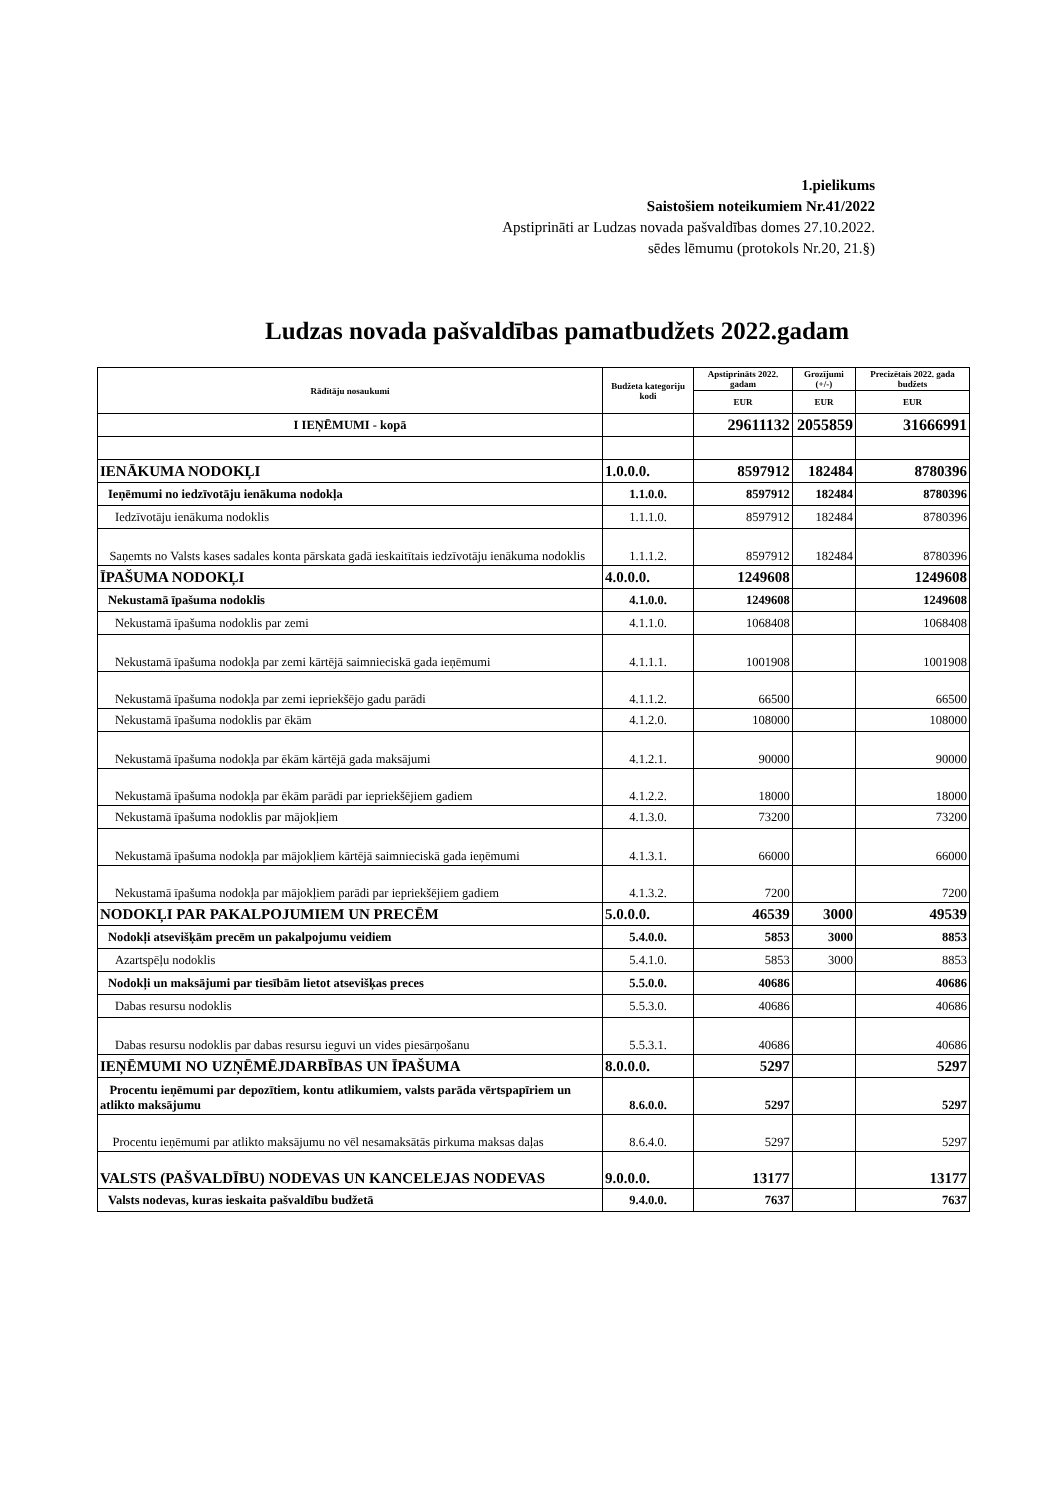1.pielikums
Saistošiem noteikumiem Nr.41/2022
Apstiprināti ar Ludzas novada pašvaldības domes 27.10.2022.
sēdes lēmumu (protokols Nr.20, 21.§)
Ludzas novada pašvaldības pamatbudžets 2022.gadam
| Rādītāju nosaukumi | Budžeta kategoriju kodi | Apstiprināts 2022. gadam | Grozījumi (+/-) | Precizētais 2022. gada budžets |
| --- | --- | --- | --- | --- |
| | | EUR | EUR | EUR |
| I IEŅĒMUMI - kopā | | 29611132 | 2055859 | 31666991 |
| IENĀKUMA NODOKĻI | 1.0.0.0. | 8597912 | 182484 | 8780396 |
| Ieņēmumi no iedzīvotāju ienākuma nodokļa | 1.1.0.0. | 8597912 | 182484 | 8780396 |
| Iedzīvotāju ienākuma nodoklis | 1.1.1.0. | 8597912 | 182484 | 8780396 |
| Saņemts no Valsts kases sadales konta pārskata gadā ieskaitītais iedzīvotāju ienākuma nodoklis | 1.1.1.2. | 8597912 | 182484 | 8780396 |
| ĪPAŠUMA NODOKĻI | 4.0.0.0. | 1249608 | | 1249608 |
| Nekustamā īpašuma nodoklis | 4.1.0.0. | 1249608 | | 1249608 |
| Nekustamā īpašuma nodoklis par zemi | 4.1.1.0. | 1068408 | | 1068408 |
| Nekustamā īpašuma nodokļa par zemi kārtējā saimnieciskā gada ieņēmumi | 4.1.1.1. | 1001908 | | 1001908 |
| Nekustamā īpašuma nodokļa par zemi iepriekšējo gadu parādi | 4.1.1.2. | 66500 | | 66500 |
| Nekustamā īpašuma nodoklis par ēkām | 4.1.2.0. | 108000 | | 108000 |
| Nekustamā īpašuma nodokļa par ēkām kārtējā gada maksājumi | 4.1.2.1. | 90000 | | 90000 |
| Nekustamā īpašuma nodokļa par ēkām parādi par iepriekšējiem gadiem | 4.1.2.2. | 18000 | | 18000 |
| Nekustamā īpašuma nodoklis par mājokļiem | 4.1.3.0. | 73200 | | 73200 |
| Nekustamā īpašuma nodokļa par mājokļiem kārtējā saimnieciskā gada ieņēmumi | 4.1.3.1. | 66000 | | 66000 |
| Nekustamā īpašuma nodokļa par mājokļiem parādi par iepriekšējiem gadiem | 4.1.3.2. | 7200 | | 7200 |
| NODOKĻI PAR PAKALPOJUMIEM UN PRECĒM | 5.0.0.0. | 46539 | 3000 | 49539 |
| Nodokļi atsevišķām precēm un pakalpojumu veidiem | 5.4.0.0. | 5853 | 3000 | 8853 |
| Azartspēļu nodoklis | 5.4.1.0. | 5853 | 3000 | 8853 |
| Nodokļi un maksājumi par tiesībām lietot atsevišķas preces | 5.5.0.0. | 40686 | | 40686 |
| Dabas resursu nodoklis | 5.5.3.0. | 40686 | | 40686 |
| Dabas resursu nodoklis par dabas resursu ieguvi un vides piesārņošanu | 5.5.3.1. | 40686 | | 40686 |
| IEŅĒMUMI NO UZŅĒMĒJDARBĪBAS UN ĪPAŠUMA | 8.0.0.0. | 5297 | | 5297 |
| Procentu ieņēmumi par depozītiem, kontu atlikumiem, valsts parāda vērtspapīriem un atlikto maksājumu | 8.6.0.0. | 5297 | | 5297 |
| Procentu ieņēmumi par atlikto maksājumu no vēl nesamaksātās pirkuma maksas daļas | 8.6.4.0. | 5297 | | 5297 |
| VALSTS (PAŠVALDĪBU) NODEVAS UN KANCELEJAS NODEVAS | 9.0.0.0. | 13177 | | 13177 |
| Valsts nodevas, kuras ieskaita pašvaldību budžetā | 9.4.0.0. | 7637 | | 7637 |